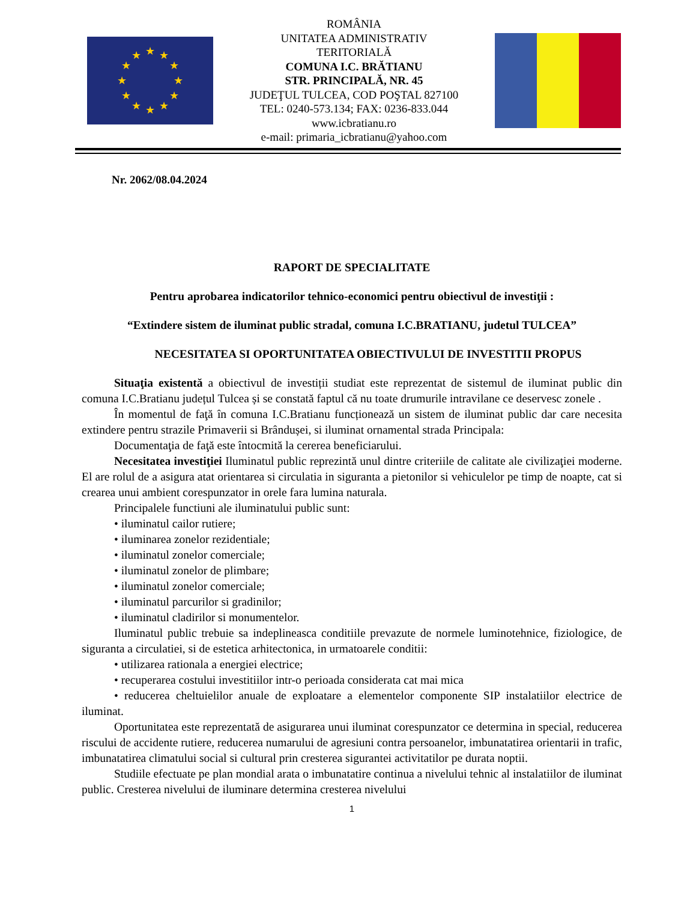★
★
★
★
★
★
★
★
★
★
★
★
ROMÂNIA
UNITATEA ADMINISTRATIV
TERITORIALĂ
COMUNA I.C. BRĂTIANU
STR. PRINCIPALĂ, NR. 45
JUDEŢUL TULCEA, COD POŞTAL 827100
TEL: 0240-573.134; FAX: 0236-833.044
www.icbratianu.ro
e-mail: primaria_icbratianu@yahoo.com
Nr. 2062/08.04.2024
RAPORT DE SPECIALITATE
Pentru aprobarea indicatorilor tehnico-economici pentru obiectivul de investiţii :
“Extindere sistem de iluminat public stradal, comuna I.C.BRATIANU, judetul TULCEA”
NECESITATEA SI OPORTUNITATEA OBIECTIVULUI DE INVESTITII PROPUS
Situaţia existentă a obiectivul de investiții studiat este reprezentat de sistemul de iluminat public din comuna I.C.Bratianu județul Tulcea și se constată faptul că nu toate drumurile intravilane ce deservesc zonele .
În momentul de faţă în comuna I.C.Bratianu funcționează un sistem de iluminat public dar care necesita extindere pentru strazile Primaverii si Brândușei, si iluminat ornamental strada Principala:
Documentaţia de faţă este întocmită la cererea beneficiarului.
Necesitatea investiţiei Iluminatul public reprezintă unul dintre criteriile de calitate ale civilizaţiei moderne. El are rolul de a asigura atat orientarea si circulatia in siguranta a pietonilor si vehiculelor pe timp de noapte, cat si crearea unui ambient corespunzator in orele fara lumina naturala.
Principalele functiuni ale iluminatului public sunt:
• iluminatul cailor rutiere;
• iluminarea zonelor rezidentiale;
• iluminatul zonelor comerciale;
• iluminatul zonelor de plimbare;
• iluminatul zonelor comerciale;
• iluminatul parcurilor si gradinilor;
• iluminatul cladirilor si monumentelor.
Iluminatul public trebuie sa indeplineasca conditiile prevazute de normele luminotehnice, fiziologice, de siguranta a circulatiei, si de estetica arhitectonica, in urmatoarele conditii:
• utilizarea rationala a energiei electrice;
• recuperarea costului investitiilor intr-o perioada considerata cat mai mica
• reducerea cheltuielilor anuale de exploatare a elementelor componente SIP instalatiilor electrice de iluminat.
Oportunitatea este reprezentată de asigurarea unui iluminat corespunzator ce determina in special, reducerea riscului de accidente rutiere, reducerea numarului de agresiuni contra persoanelor, imbunatatirea orientarii in trafic, imbunatatirea climatului social si cultural prin cresterea sigurantei activitatilor pe durata noptii.
Studiile efectuate pe plan mondial arata o imbunatatire continua a nivelului tehnic al instalatiilor de iluminat public. Cresterea nivelului de iluminare determina cresterea nivelului
1